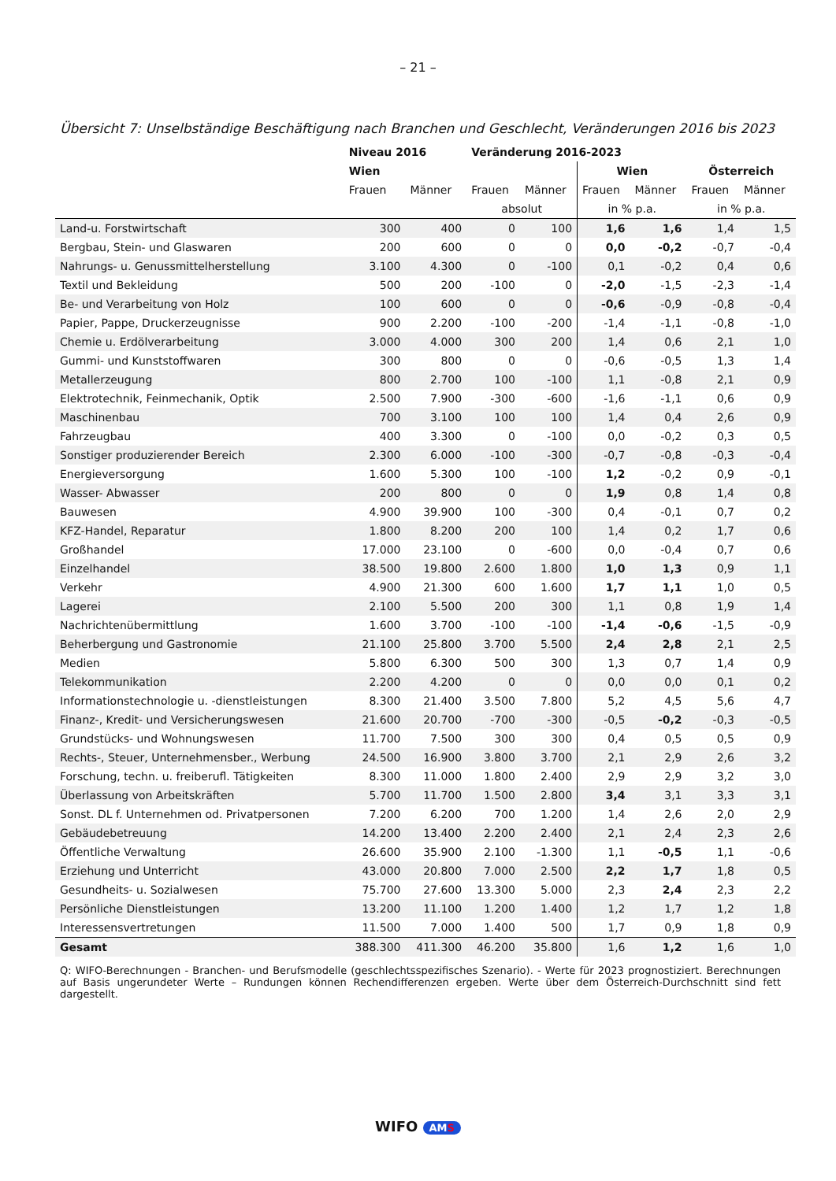– 21 –
Übersicht 7: Unselbständige Beschäftigung nach Branchen und Geschlecht, Veränderungen 2016 bis 2023
| | Niveau 2016 | | Veränderung 2016-2023 | | | | | |
| --- | --- | --- | --- | --- | --- | --- | --- | --- |
| | Wien | | | | Wien | | Österreich | |
| | Frauen | Männer | Frauen | Männer | Frauen | Männer | Frauen | Männer |
| | | | absolut | | in % p.a. | | in % p.a. | |
| Land-u. Forstwirtschaft | 300 | 400 | 0 | 100 | 1,6 | 1,6 | 1,4 | 1,5 |
| Bergbau, Stein- und Glaswaren | 200 | 600 | 0 | 0 | 0,0 | -0,2 | -0,7 | -0,4 |
| Nahrungs- u. Genussmittelherstellung | 3.100 | 4.300 | 0 | -100 | 0,1 | -0,2 | 0,4 | 0,6 |
| Textil und Bekleidung | 500 | 200 | -100 | 0 | -2,0 | -1,5 | -2,3 | -1,4 |
| Be- und Verarbeitung von Holz | 100 | 600 | 0 | 0 | -0,6 | -0,9 | -0,8 | -0,4 |
| Papier, Pappe, Druckerzeugnisse | 900 | 2.200 | -100 | -200 | -1,4 | -1,1 | -0,8 | -1,0 |
| Chemie u. Erdölverarbeitung | 3.000 | 4.000 | 300 | 200 | 1,4 | 0,6 | 2,1 | 1,0 |
| Gummi- und Kunststoffwaren | 300 | 800 | 0 | 0 | -0,6 | -0,5 | 1,3 | 1,4 |
| Metallerzeugung | 800 | 2.700 | 100 | -100 | 1,1 | -0,8 | 2,1 | 0,9 |
| Elektrotechnik, Feinmechanik, Optik | 2.500 | 7.900 | -300 | -600 | -1,6 | -1,1 | 0,6 | 0,9 |
| Maschinenbau | 700 | 3.100 | 100 | 100 | 1,4 | 0,4 | 2,6 | 0,9 |
| Fahrzeugbau | 400 | 3.300 | 0 | -100 | 0,0 | -0,2 | 0,3 | 0,5 |
| Sonstiger produzierender Bereich | 2.300 | 6.000 | -100 | -300 | -0,7 | -0,8 | -0,3 | -0,4 |
| Energieversorgung | 1.600 | 5.300 | 100 | -100 | 1,2 | -0,2 | 0,9 | -0,1 |
| Wasser- Abwasser | 200 | 800 | 0 | 0 | 1,9 | 0,8 | 1,4 | 0,8 |
| Bauwesen | 4.900 | 39.900 | 100 | -300 | 0,4 | -0,1 | 0,7 | 0,2 |
| KFZ-Handel, Reparatur | 1.800 | 8.200 | 200 | 100 | 1,4 | 0,2 | 1,7 | 0,6 |
| Großhandel | 17.000 | 23.100 | 0 | -600 | 0,0 | -0,4 | 0,7 | 0,6 |
| Einzelhandel | 38.500 | 19.800 | 2.600 | 1.800 | 1,0 | 1,3 | 0,9 | 1,1 |
| Verkehr | 4.900 | 21.300 | 600 | 1.600 | 1,7 | 1,1 | 1,0 | 0,5 |
| Lagerei | 2.100 | 5.500 | 200 | 300 | 1,1 | 0,8 | 1,9 | 1,4 |
| Nachrichtenübermittlung | 1.600 | 3.700 | -100 | -100 | -1,4 | -0,6 | -1,5 | -0,9 |
| Beherbergung und Gastronomie | 21.100 | 25.800 | 3.700 | 5.500 | 2,4 | 2,8 | 2,1 | 2,5 |
| Medien | 5.800 | 6.300 | 500 | 300 | 1,3 | 0,7 | 1,4 | 0,9 |
| Telekommunikation | 2.200 | 4.200 | 0 | 0 | 0,0 | 0,0 | 0,1 | 0,2 |
| Informationstechnologie u. -dienstleistungen | 8.300 | 21.400 | 3.500 | 7.800 | 5,2 | 4,5 | 5,6 | 4,7 |
| Finanz-, Kredit- und Versicherungswesen | 21.600 | 20.700 | -700 | -300 | -0,5 | -0,2 | -0,3 | -0,5 |
| Grundstücks- und Wohnungswesen | 11.700 | 7.500 | 300 | 300 | 0,4 | 0,5 | 0,5 | 0,9 |
| Rechts-, Steuer, Unternehmensber., Werbung | 24.500 | 16.900 | 3.800 | 3.700 | 2,1 | 2,9 | 2,6 | 3,2 |
| Forschung, techn. u. freiberufl. Tätigkeiten | 8.300 | 11.000 | 1.800 | 2.400 | 2,9 | 2,9 | 3,2 | 3,0 |
| Überlassung von Arbeitskräften | 5.700 | 11.700 | 1.500 | 2.800 | 3,4 | 3,1 | 3,3 | 3,1 |
| Sonst. DL f. Unternehmen od. Privatpersonen | 7.200 | 6.200 | 700 | 1.200 | 1,4 | 2,6 | 2,0 | 2,9 |
| Gebäudebetreuung | 14.200 | 13.400 | 2.200 | 2.400 | 2,1 | 2,4 | 2,3 | 2,6 |
| Öffentliche Verwaltung | 26.600 | 35.900 | 2.100 | -1.300 | 1,1 | -0,5 | 1,1 | -0,6 |
| Erziehung und Unterricht | 43.000 | 20.800 | 7.000 | 2.500 | 2,2 | 1,7 | 1,8 | 0,5 |
| Gesundheits- u. Sozialwesen | 75.700 | 27.600 | 13.300 | 5.000 | 2,3 | 2,4 | 2,3 | 2,2 |
| Persönliche Dienstleistungen | 13.200 | 11.100 | 1.200 | 1.400 | 1,2 | 1,7 | 1,2 | 1,8 |
| Interessensvertretungen | 11.500 | 7.000 | 1.400 | 500 | 1,7 | 0,9 | 1,8 | 0,9 |
| Gesamt | 388.300 | 411.300 | 46.200 | 35.800 | 1,6 | 1,2 | 1,6 | 1,0 |
Q: WIFO-Berechnungen - Branchen- und Berufsmodelle (geschlechtsspezifisches Szenario). - Werte für 2023 prognostiziert. Berechnungen auf Basis ungerundeter Werte – Rundungen können Rechendifferenzen ergeben. Werte über dem Österreich-Durchschnitt sind fett dargestellt.
WIFO AMS